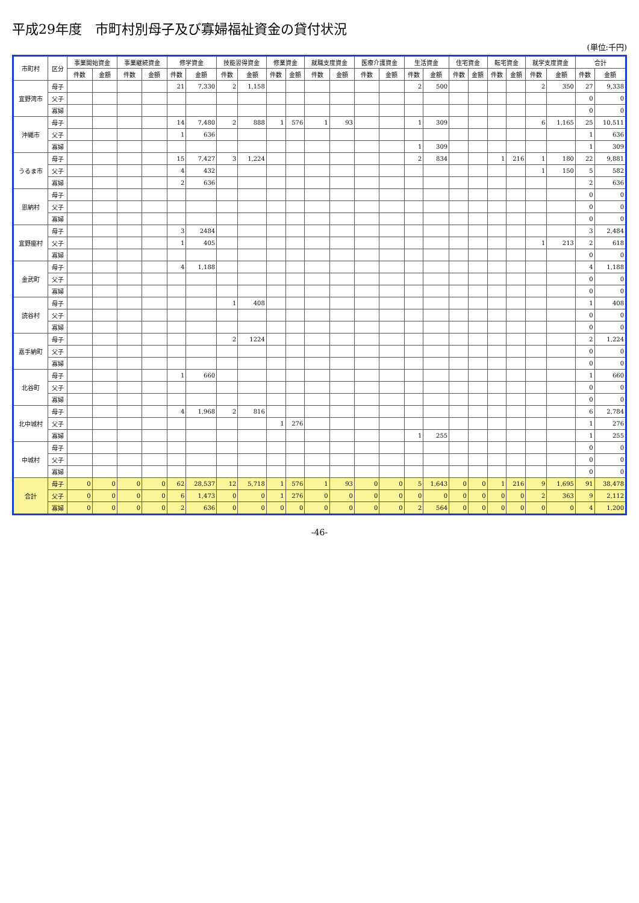平成29年度　市町村別母子及び寡婦福祉資金の貸付状況
(単位:千円)
| 市町村 | 区分 | 事業開始資金 | | 事業継続資金 | | 修学資金 | | 技能習得資金 | | 修業資金 | | 就職支度資金 | | 医療介護資金 | | 生活資金 | | 住宅資金 | | 転宅資金 | | 就学支度資金 | | 合計 | |
| --- | --- | --- | --- | --- | --- | --- | --- | --- | --- | --- | --- | --- | --- | --- | --- | --- | --- | --- | --- | --- | --- | --- | --- | --- | --- |
| | | 件数 | 金額 | 件数 | 金額 | 件数 | 金額 | 件数 | 金額 | 件数 | 金額 | 件数 | 金額 | 件数 | 金額 | 件数 | 金額 | 件数 | 金額 | 件数 | 金額 | 件数 | 金額 | 件数 | 金額 |
| 宜野湾市 | 母子 | | | | | 21 | 7,330 | 2 | 1,158 | | | | | | | 2 | 500 | | | | | 2 | 350 | 27 | 9,338 |
| | 父子 | | | | | | | | | | | | | | | | | | | | | | | 0 | 0 |
| | 寡婦 | | | | | | | | | | | | | | | | | | | | | | | 0 | 0 |
| 沖縄市 | 母子 | | | | | 14 | 7,480 | 2 | 888 | 1 | 576 | 1 | 93 | | | 1 | 309 | | | | | 6 | 1,165 | 25 | 10,511 |
| | 父子 | | | | | 1 | 636 | | | | | | | | | | | | | | | | | 1 | 636 |
| | 寡婦 | | | | | | | | | | | | | | | 1 | 309 | | | | | | | 1 | 309 |
| うるま市 | 母子 | | | | | 15 | 7,427 | 3 | 1,224 | | | | | | | 2 | 834 | | | 1 | 216 | 1 | 180 | 22 | 9,881 |
| | 父子 | | | | | 4 | 432 | | | | | | | | | | | | | | | 1 | 150 | 5 | 582 |
| | 寡婦 | | | | | 2 | 636 | | | | | | | | | | | | | | | | | 2 | 636 |
| 恩納村 | 母子 | | | | | | | | | | | | | | | | | | | | | | | 0 | 0 |
| | 父子 | | | | | | | | | | | | | | | | | | | | | | | 0 | 0 |
| | 寡婦 | | | | | | | | | | | | | | | | | | | | | | | 0 | 0 |
| 宜野座村 | 母子 | | | | | 3 | 2484 | | | | | | | | | | | | | | | | | 3 | 2,484 |
| | 父子 | | | | | 1 | 405 | | | | | | | | | | | | | | | 1 | 213 | 2 | 618 |
| | 寡婦 | | | | | | | | | | | | | | | | | | | | | | | 0 | 0 |
| 金武町 | 母子 | | | | | 4 | 1,188 | | | | | | | | | | | | | | | | | 4 | 1,188 |
| | 父子 | | | | | | | | | | | | | | | | | | | | | | | 0 | 0 |
| | 寡婦 | | | | | | | | | | | | | | | | | | | | | | | 0 | 0 |
| 読谷村 | 母子 | | | | | | | 1 | 408 | | | | | | | | | | | | | | | 1 | 408 |
| | 父子 | | | | | | | | | | | | | | | | | | | | | | | 0 | 0 |
| | 寡婦 | | | | | | | | | | | | | | | | | | | | | | | 0 | 0 |
| 嘉手納町 | 母子 | | | | | | | 2 | 1224 | | | | | | | | | | | | | | | 2 | 1,224 |
| | 父子 | | | | | | | | | | | | | | | | | | | | | | | 0 | 0 |
| | 寡婦 | | | | | | | | | | | | | | | | | | | | | | | 0 | 0 |
| 北谷町 | 母子 | | | | | 1 | 660 | | | | | | | | | | | | | | | | | 1 | 660 |
| | 父子 | | | | | | | | | | | | | | | | | | | | | | | 0 | 0 |
| | 寡婦 | | | | | | | | | | | | | | | | | | | | | | | 0 | 0 |
| 北中城村 | 母子 | | | | | 4 | 1,968 | 2 | 816 | | | | | | | | | | | | | | | 6 | 2,784 |
| | 父子 | | | | | | | | | 1 | 276 | | | | | | | | | | | | | 1 | 276 |
| | 寡婦 | | | | | | | | | | | | | | | 1 | 255 | | | | | | | 1 | 255 |
| 中城村 | 母子 | | | | | | | | | | | | | | | | | | | | | | | 0 | 0 |
| | 父子 | | | | | | | | | | | | | | | | | | | | | | | 0 | 0 |
| | 寡婦 | | | | | | | | | | | | | | | | | | | | | | | 0 | 0 |
| 合計 | 母子 | 0 | 0 | 0 | 0 | 62 | 28,537 | 12 | 5,718 | 1 | 576 | 1 | 93 | 0 | 0 | 5 | 1,643 | 0 | 0 | 1 | 216 | 9 | 1,695 | 91 | 38,478 |
| | 父子 | 0 | 0 | 0 | 0 | 6 | 1,473 | 0 | 0 | 1 | 276 | 0 | 0 | 0 | 0 | 0 | 0 | 0 | 0 | 0 | 0 | 2 | 363 | 9 | 2,112 |
| | 寡婦 | 0 | 0 | 0 | 0 | 2 | 636 | 0 | 0 | 0 | 0 | 0 | 0 | 0 | 0 | 2 | 564 | 0 | 0 | 0 | 0 | 0 | 0 | 4 | 1,200 |
-46-